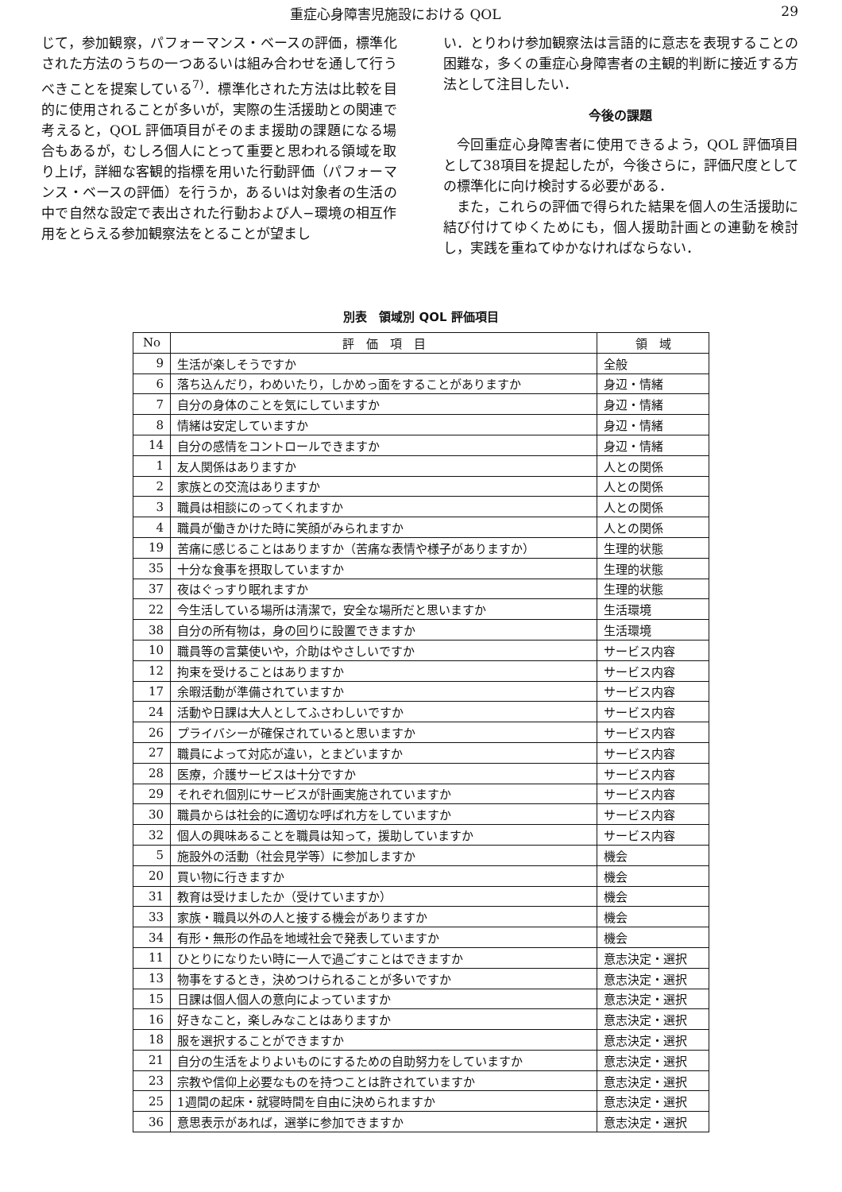重症心身障害児施設における QOL 29
じて，参加観察，パフォーマンス・ベースの評価，標準化された方法のうちの一つあるいは組み合わせを通して行うべきことを提案している<sup>7)</sup>．標準化された方法は比較を目的に使用されることが多いが，実際の生活援助との関連で考えると，QOL 評価項目がそのまま援助の課題になる場合もあるが，むしろ個人にとって重要と思われる領域を取り上げ，詳細な客観的指標を用いた行動評価（パフォーマンス・ベースの評価）を行うか，あるいは対象者の生活の中で自然な設定で表出された行動および人−環境の相互作用をとらえる参加観察法をとることが望まし
い．とりわけ参加観察法は言語的に意志を表現することの困難な，多くの重症心身障害者の主観的判断に接近する方法として注目したい．
今後の課題
今回重症心身障害者に使用できるよう，QOL 評価項目として38項目を提起したが，今後さらに，評価尺度としての標準化に向け検討する必要がある．
また，これらの評価で得られた結果を個人の生活援助に結び付けてゆくためにも，個人援助計画との連動を検討し，実践を重ねてゆかなければならない．
別表　領域別 QOL 評価項目
| No | 評 価 項 目 | 領 域 |
| --- | --- | --- |
| 9 | 生活が楽しそうですか | 全般 |
| 6 | 落ち込んだり，わめいたり，しかめっ面をすることがありますか | 身辺・情緒 |
| 7 | 自分の身体のことを気にしていますか | 身辺・情緒 |
| 8 | 情緒は安定していますか | 身辺・情緒 |
| 14 | 自分の感情をコントロールできますか | 身辺・情緒 |
| 1 | 友人関係はありますか | 人との関係 |
| 2 | 家族との交流はありますか | 人との関係 |
| 3 | 職員は相談にのってくれますか | 人との関係 |
| 4 | 職員が働きかけた時に笑顔がみられますか | 人との関係 |
| 19 | 苦痛に感じることはありますか（苦痛な表情や様子がありますか） | 生理的状態 |
| 35 | 十分な食事を摂取していますか | 生理的状態 |
| 37 | 夜はぐっすり眠れますか | 生理的状態 |
| 22 | 今生活している場所は清潔で，安全な場所だと思いますか | 生活環境 |
| 38 | 自分の所有物は，身の回りに設置できますか | 生活環境 |
| 10 | 職員等の言葉使いや，介助はやさしいですか | サービス内容 |
| 12 | 拘束を受けることはありますか | サービス内容 |
| 17 | 余暇活動が準備されていますか | サービス内容 |
| 24 | 活動や日課は大人としてふさわしいですか | サービス内容 |
| 26 | プライバシーが確保されていると思いますか | サービス内容 |
| 27 | 職員によって対応が違い，とまどいますか | サービス内容 |
| 28 | 医療，介護サービスは十分ですか | サービス内容 |
| 29 | それぞれ個別にサービスが計画実施されていますか | サービス内容 |
| 30 | 職員からは社会的に適切な呼ばれ方をしていますか | サービス内容 |
| 32 | 個人の興味あることを職員は知って，援助していますか | サービス内容 |
| 5 | 施設外の活動（社会見学等）に参加しますか | 機会 |
| 20 | 買い物に行きますか | 機会 |
| 31 | 教育は受けましたか（受けていますか） | 機会 |
| 33 | 家族・職員以外の人と接する機会がありますか | 機会 |
| 34 | 有形・無形の作品を地域社会で発表していますか | 機会 |
| 11 | ひとりになりたい時に一人で過ごすことはできますか | 意志決定・選択 |
| 13 | 物事をするとき，決めつけられることが多いですか | 意志決定・選択 |
| 15 | 日課は個人個人の意向によっていますか | 意志決定・選択 |
| 16 | 好きなこと，楽しみなことはありますか | 意志決定・選択 |
| 18 | 服を選択することができますか | 意志決定・選択 |
| 21 | 自分の生活をよりよいものにするための自助努力をしていますか | 意志決定・選択 |
| 23 | 宗教や信仰上必要なものを持つことは許されていますか | 意志決定・選択 |
| 25 | 1週間の起床・就寝時間を自由に決められますか | 意志決定・選択 |
| 36 | 意思表示があれば，選挙に参加できますか | 意志決定・選択 |